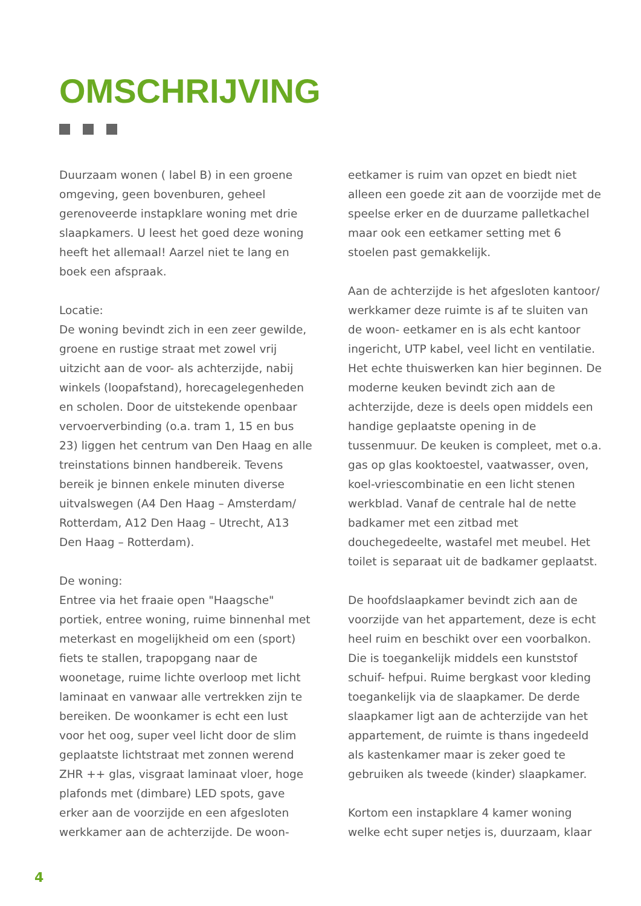OMSCHRIJVING
Duurzaam wonen ( label B) in een groene omgeving, geen bovenburen, geheel gerenoveerde instapklare woning met drie slaapkamers. U leest het goed deze woning heeft het allemaal! Aarzel niet te lang en boek een afspraak.
Locatie:
De woning bevindt zich in een zeer gewilde, groene en rustige straat met zowel vrij uitzicht aan de voor- als achterzijde, nabij winkels (loopafstand), horecagelegenheden en scholen. Door de uitstekende openbaar vervoerverbinding (o.a. tram 1, 15 en bus 23) liggen het centrum van Den Haag en alle treinstations binnen handbereik. Tevens bereik je binnen enkele minuten diverse uitvalswegen (A4 Den Haag – Amsterdam/ Rotterdam, A12 Den Haag – Utrecht, A13 Den Haag – Rotterdam).
De woning:
Entree via het fraaie open "Haagsche" portiek, entree woning, ruime binnenhal met meterkast en mogelijkheid om een (sport) fiets te stallen, trapopgang naar de woonetage, ruime lichte overloop met licht laminaat en vanwaar alle vertrekken zijn te bereiken. De woonkamer is echt een lust voor het oog, super veel licht door de slim geplaatste lichtstraat met zonnen werend ZHR ++ glas, visgraat laminaat vloer, hoge plafonds met (dimbare) LED spots, gave erker aan de voorzijde en een afgesloten werkkamer aan de achterzijde. De woon-
eetkamer is ruim van opzet en biedt niet alleen een goede zit aan de voorzijde met de speelse erker en de duurzame palletkachel maar ook een eetkamer setting met 6 stoelen past gemakkelijk.
Aan de achterzijde is het afgesloten kantoor/ werkkamer deze ruimte is af te sluiten van de woon- eetkamer en is als echt kantoor ingericht, UTP kabel, veel licht en ventilatie. Het echte thuiswerken kan hier beginnen. De moderne keuken bevindt zich aan de achterzijde, deze is deels open middels een handige geplaatste opening in de tussenmuur. De keuken is compleet, met o.a. gas op glas kooktoestel, vaatwasser, oven, koel-vriescombinatie en een licht stenen werkblad. Vanaf de centrale hal de nette badkamer met een zitbad met douchegedeelte, wastafel met meubel. Het toilet is separaat uit de badkamer geplaatst.
De hoofdslaapkamer bevindt zich aan de voorzijde van het appartement, deze is echt heel ruim en beschikt over een voorbalkon. Die is toegankelijk middels een kunststof schuif- hefpui. Ruime bergkast voor kleding toegankelijk via de slaapkamer. De derde slaapkamer ligt aan de achterzijde van het appartement, de ruimte is thans ingedeeld als kastenkamer maar is zeker goed te gebruiken als tweede (kinder) slaapkamer.
Kortom een instapklare 4 kamer woning welke echt super netjes is, duurzaam, klaar
4